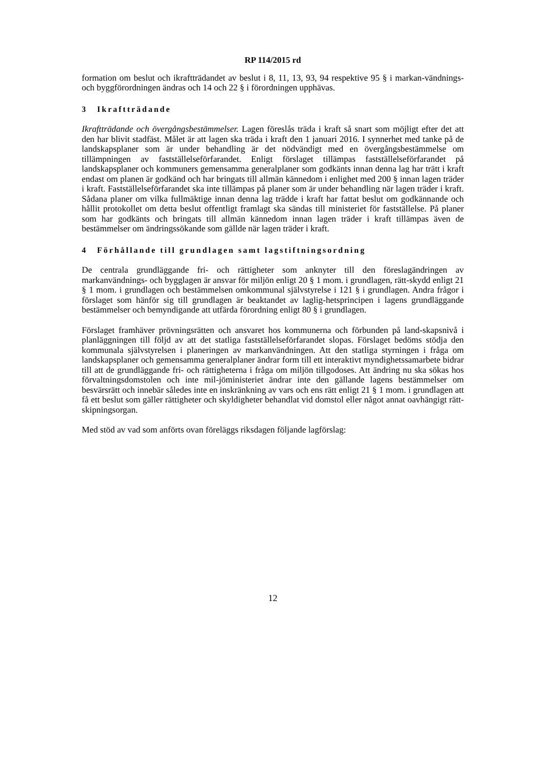RP 114/2015 rd
formation om beslut och ikraftträdandet av beslut i 8, 11, 13, 93, 94 respektive 95 § i markan-vändnings- och byggförordningen ändras och 14 och 22 § i förordningen upphävas.
3 Ikraftträdande
Ikraftträdande och övergångsbestämmelser. Lagen föreslås träda i kraft så snart som möjligt efter det att den har blivit stadfäst. Målet är att lagen ska träda i kraft den 1 januari 2016. I synnerhet med tanke på de landskapsplaner som är under behandling är det nödvändigt med en övergångsbestämmelse om tillämpningen av fastställelseförfarandet. Enligt förslaget tillämpas fastställelseförfarandet på landskapsplaner och kommuners gemensamma generalplaner som godkänts innan denna lag har trätt i kraft endast om planen är godkänd och har bringats till allmän kännedom i enlighet med 200 § innan lagen träder i kraft. Fastställelseförfarandet ska inte tillämpas på planer som är under behandling när lagen träder i kraft. Sådana planer om vilka fullmäktige innan denna lag trädde i kraft har fattat beslut om godkännande och hållit protokollet om detta beslut offentligt framlagt ska sändas till ministeriet för fastställelse. På planer som har godkänts och bringats till allmän kännedom innan lagen träder i kraft tillämpas även de bestämmelser om ändringssökande som gällde när lagen träder i kraft.
4 Förhållande till grundlagen samt lagstiftningsordning
De centrala grundläggande fri- och rättigheter som anknyter till den föreslagändringen av markanvändnings- och bygglagen är ansvar för miljön enligt 20 § 1 mom. i grundlagen, rätt-skydd enligt 21 § 1 mom. i grundlagen och bestämmelsen omkommunal självstyrelse i 121 § i grundlagen. Andra frågor i förslaget som hänför sig till grundlagen är beaktandet av laglig-hetsprincipen i lagens grundläggande bestämmelser och bemyndigande att utfärda förordning enligt 80 § i grundlagen.
Förslaget framhäver prövningsrätten och ansvaret hos kommunerna och förbunden på land-skapsnivå i planläggningen till följd av att det statliga fastställelseförfarandet slopas. Förslaget bedöms stödja den kommunala självstyrelsen i planeringen av markanvändningen. Att den statliga styrningen i fråga om landskapsplaner och gemensamma generalplaner ändrar form till ett interaktivt myndighetssamarbete bidrar till att de grundläggande fri- och rättigheterna i fråga om miljön tillgodoses. Att ändring nu ska sökas hos förvaltningsdomstolen och inte mil-jöministeriet ändrar inte den gällande lagens bestämmelser om besvärsrätt och innebär således inte en inskränkning av vars och ens rätt enligt 21 § 1 mom. i grundlagen att få ett beslut som gäller rättigheter och skyldigheter behandlat vid domstol eller något annat oavhängigt rätt-skipningsorgan.
Med stöd av vad som anförts ovan föreläggs riksdagen följande lagförslag:
12